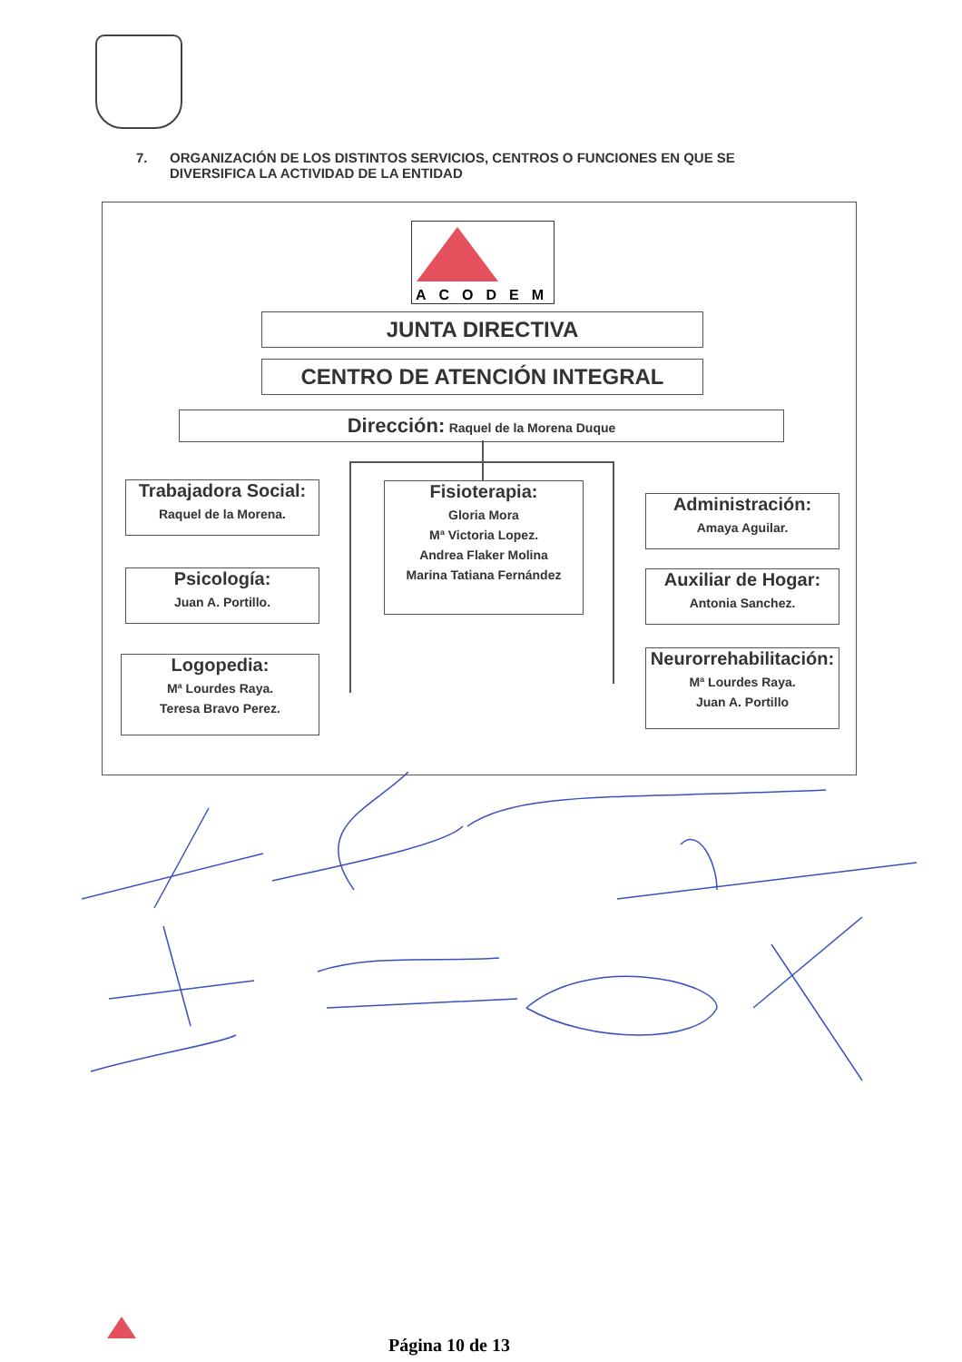7. ORGANIZACIÓN DE LOS DISTINTOS SERVICIOS, CENTROS O FUNCIONES EN QUE SE
DIVERSIFICA LA ACTIVIDAD DE LA ENTIDAD
ACODEM
JUNTA DIRECTIVA
CENTRO DE ATENCIÓN INTEGRAL
Dirección: Raquel de la Morena Duque
Trabajadora Social:
Raquel de la Morena.
Psicología:
Juan A. Portillo.
Logopedia:
Mª Lourdes Raya.
Teresa Bravo Perez.
Fisioterapia:
Gloria Mora
Mª Victoria Lopez.
Andrea Flaker Molina
Marina Tatiana Fernández
Administración:
Amaya Aguilar.
Auxiliar de Hogar:
Antonia Sanchez.
Neurorrehabilitación:
Mª Lourdes Raya.
Juan A. Portillo
Página 10 de 13